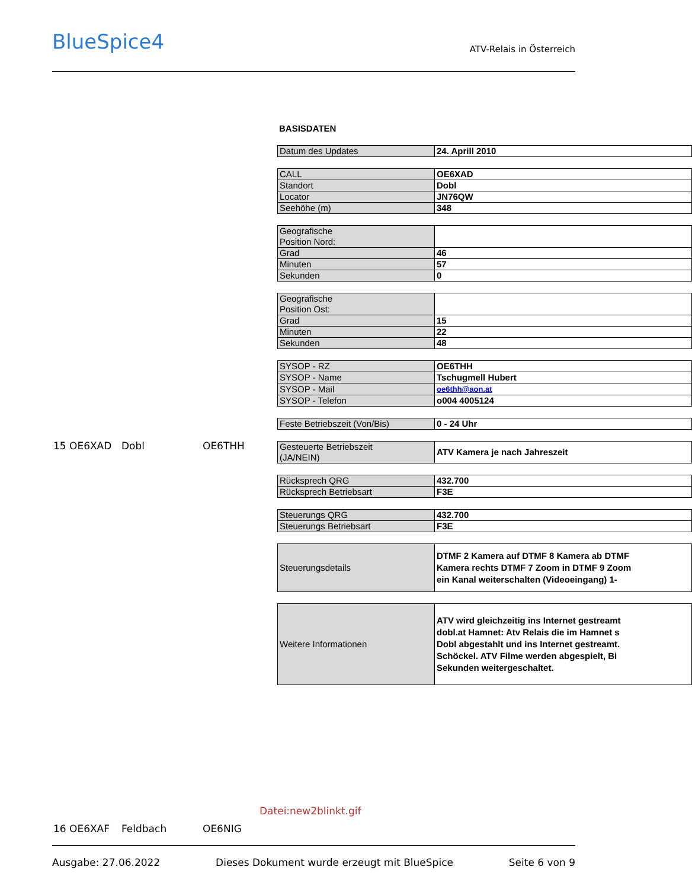BlueSpice4
ATV-Relais in Österreich
15 OE6XAD Dobl OE6THH
BASISDATEN
| Datum des Updates | 24. Aprill 2010 |
| CALL | OE6XAD |
| Standort | Dobl |
| Locator | JN76QW |
| Seehöhe (m) | 348 |
| Geografische Position Nord: | |
| Grad | 46 |
| Minuten | 57 |
| Sekunden | 0 |
| Geografische Position Ost: | |
| Grad | 15 |
| Minuten | 22 |
| Sekunden | 48 |
| SYSOP - RZ | OE6THH |
| SYSOP - Name | Tschugmell Hubert |
| SYSOP - Mail | oe6thh@aon.at |
| SYSOP - Telefon | o004 4005124 |
| Feste Betriebszeit (Von/Bis) | 0 - 24 Uhr |
| Gesteuerte Betriebszeit (JA/NEIN) | ATV Kamera je nach Jahreszeit |
| Rücksprech QRG | 432.700 |
| Rücksprech Betriebsart | F3E |
| Steuerungs QRG | 432.700 |
| Steuerungs Betriebsart | F3E |
| Steuerungsdetails | DTMF 2 Kamera auf DTMF 8 Kamera ab DTMF Kamera rechts DTMF 7 Zoom in DTMF 9 Zoom ein Kanal weiterschalten (Videoeingang) 1- |
| Weitere Informationen | ATV wird gleichzeitig ins Internet gestreamt dobl.at Hamnet: Atv Relais die im Hamnet s Dobl abgestahlt und ins Internet gestreamt. Schöckel. ATV Filme werden abgespielt, Bi Sekunden weitergeschaltet. |
Datei:new2blinkt.gif
16 OE6XAF Feldbach OE6NIG
Ausgabe: 27.06.2022 Dieses Dokument wurde erzeugt mit BlueSpice Seite 6 von 9